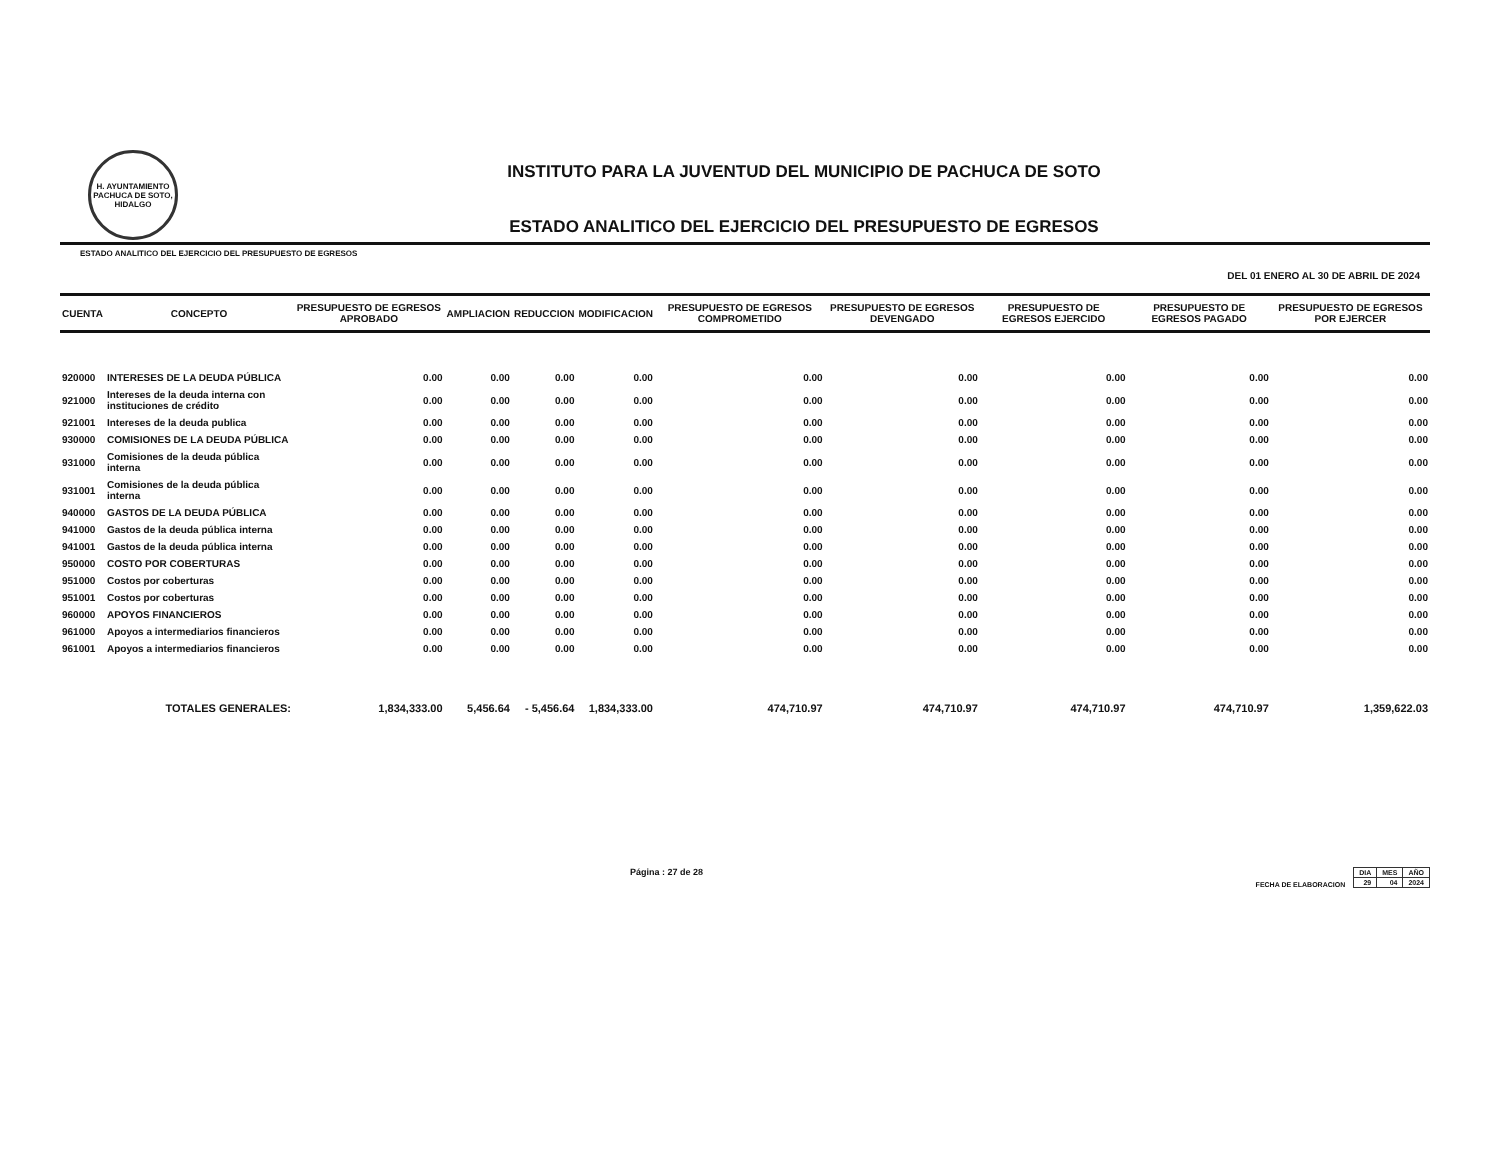H. AYUNTAMIENTO
PACHUCA DE SOTO, HIDALGO
INSTITUTO PARA LA JUVENTUD DEL MUNICIPIO DE PACHUCA DE SOTO
ESTADO ANALITICO DEL EJERCICIO DEL PRESUPUESTO DE EGRESOS
ESTADO ANALITICO DEL EJERCICIO DEL PRESUPUESTO DE EGRESOS
DEL 01 ENERO AL 30 DE ABRIL DE 2024
| CUENTA | CONCEPTO | PRESUPUESTO DE EGRESOS APROBADO | AMPLIACION | REDUCCION | MODIFICACION | PRESUPUESTO DE EGRESOS COMPROMETIDO | PRESUPUESTO DE EGRESOS DEVENGADO | PRESUPUESTO DE EGRESOS EJERCIDO | PRESUPUESTO DE EGRESOS PAGADO | PRESUPUESTO DE EGRESOS POR EJERCER |
| --- | --- | --- | --- | --- | --- | --- | --- | --- | --- | --- |
| 920000 | INTERESES DE LA DEUDA PÚBLICA | 0.00 | 0.00 | 0.00 | 0.00 | 0.00 | 0.00 | 0.00 | 0.00 | 0.00 |
| 921000 | Intereses de la deuda interna con instituciones de crédito | 0.00 | 0.00 | 0.00 | 0.00 | 0.00 | 0.00 | 0.00 | 0.00 | 0.00 |
| 921001 | Intereses de la deuda publica | 0.00 | 0.00 | 0.00 | 0.00 | 0.00 | 0.00 | 0.00 | 0.00 | 0.00 |
| 930000 | COMISIONES DE LA DEUDA PÚBLICA | 0.00 | 0.00 | 0.00 | 0.00 | 0.00 | 0.00 | 0.00 | 0.00 | 0.00 |
| 931000 | Comisiones de la deuda pública interna | 0.00 | 0.00 | 0.00 | 0.00 | 0.00 | 0.00 | 0.00 | 0.00 | 0.00 |
| 931001 | Comisiones de la deuda pública interna | 0.00 | 0.00 | 0.00 | 0.00 | 0.00 | 0.00 | 0.00 | 0.00 | 0.00 |
| 940000 | GASTOS DE LA DEUDA PÚBLICA | 0.00 | 0.00 | 0.00 | 0.00 | 0.00 | 0.00 | 0.00 | 0.00 | 0.00 |
| 941000 | Gastos de la deuda pública interna | 0.00 | 0.00 | 0.00 | 0.00 | 0.00 | 0.00 | 0.00 | 0.00 | 0.00 |
| 941001 | Gastos de la deuda pública interna | 0.00 | 0.00 | 0.00 | 0.00 | 0.00 | 0.00 | 0.00 | 0.00 | 0.00 |
| 950000 | COSTO POR COBERTURAS | 0.00 | 0.00 | 0.00 | 0.00 | 0.00 | 0.00 | 0.00 | 0.00 | 0.00 |
| 951000 | Costos por coberturas | 0.00 | 0.00 | 0.00 | 0.00 | 0.00 | 0.00 | 0.00 | 0.00 | 0.00 |
| 951001 | Costos por coberturas | 0.00 | 0.00 | 0.00 | 0.00 | 0.00 | 0.00 | 0.00 | 0.00 | 0.00 |
| 960000 | APOYOS FINANCIEROS | 0.00 | 0.00 | 0.00 | 0.00 | 0.00 | 0.00 | 0.00 | 0.00 | 0.00 |
| 961000 | Apoyos a intermediarios financieros | 0.00 | 0.00 | 0.00 | 0.00 | 0.00 | 0.00 | 0.00 | 0.00 | 0.00 |
| 961001 | Apoyos a intermediarios financieros | 0.00 | 0.00 | 0.00 | 0.00 | 0.00 | 0.00 | 0.00 | 0.00 | 0.00 |
| | TOTALES GENERALES: | 1,834,333.00 | 5,456.64 | - 5,456.64 | 1,834,333.00 | 474,710.97 | 474,710.97 | 474,710.97 | 474,710.97 | 1,359,622.03 |
Página : 27 de 28
FECHA DE ELABORACION
| DIA | MES | AÑO |
| 29 | 04 | 2024 |